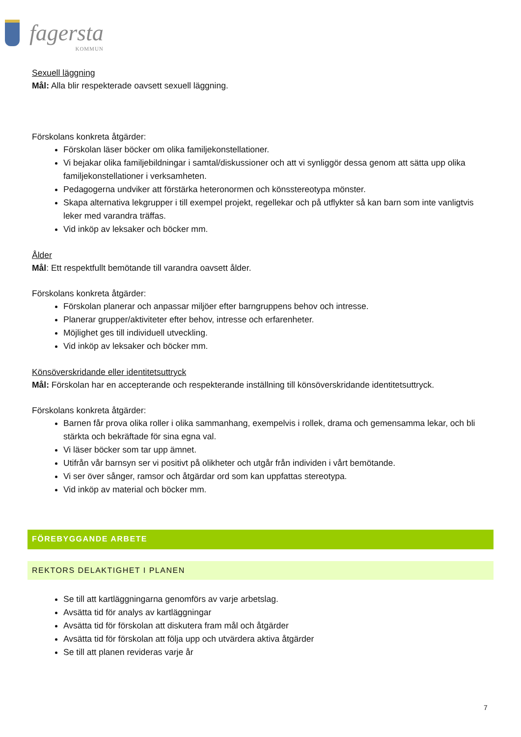fagersta KOMMUN
Sexuell läggning
Mål: Alla blir respekterade oavsett sexuell läggning.
Förskolans konkreta åtgärder:
Förskolan läser böcker om olika familjekonstellationer.
Vi bejakar olika familjebildningar i samtal/diskussioner och att vi synliggör dessa genom att sätta upp olika familjekonstellationer i verksamheten.
Pedagogerna undviker att förstärka heteronormen och könsstereotypa mönster.
Skapa alternativa lekgrupper i till exempel projekt, regellekar och på utflykter så kan barn som inte vanligtvis leker med varandra träffas.
Vid inköp av leksaker och böcker mm.
Ålder
Mål: Ett respektfullt bemötande till varandra oavsett ålder.
Förskolans konkreta åtgärder:
Förskolan planerar och anpassar miljöer efter barngruppens behov och intresse.
Planerar grupper/aktiviteter efter behov, intresse och erfarenheter.
Möjlighet ges till individuell utveckling.
Vid inköp av leksaker och böcker mm.
Könsöverskridande eller identitetsuttryck
Mål: Förskolan har en accepterande och respekterande inställning till könsöverskridande identitetsuttryck.
Förskolans konkreta åtgärder:
Barnen får prova olika roller i olika sammanhang, exempelvis i rollek, drama och gemensamma lekar, och bli stärkta och bekräftade för sina egna val.
Vi läser böcker som tar upp ämnet.
Utifrån vår barnsyn ser vi positivt på olikheter och utgår från individen i vårt bemötande.
Vi ser över sånger, ramsor och åtgärdar ord som kan uppfattas stereotypa.
Vid inköp av material och böcker mm.
FÖREBYGGANDE ARBETE
REKTORS DELAKTIGHET I PLANEN
Se till att kartläggningarna genomförs av varje arbetslag.
Avsätta tid för analys av kartläggningar
Avsätta tid för förskolan att diskutera fram mål och åtgärder
Avsätta tid för förskolan att följa upp och utvärdera aktiva åtgärder
Se till att planen revideras varje år
7